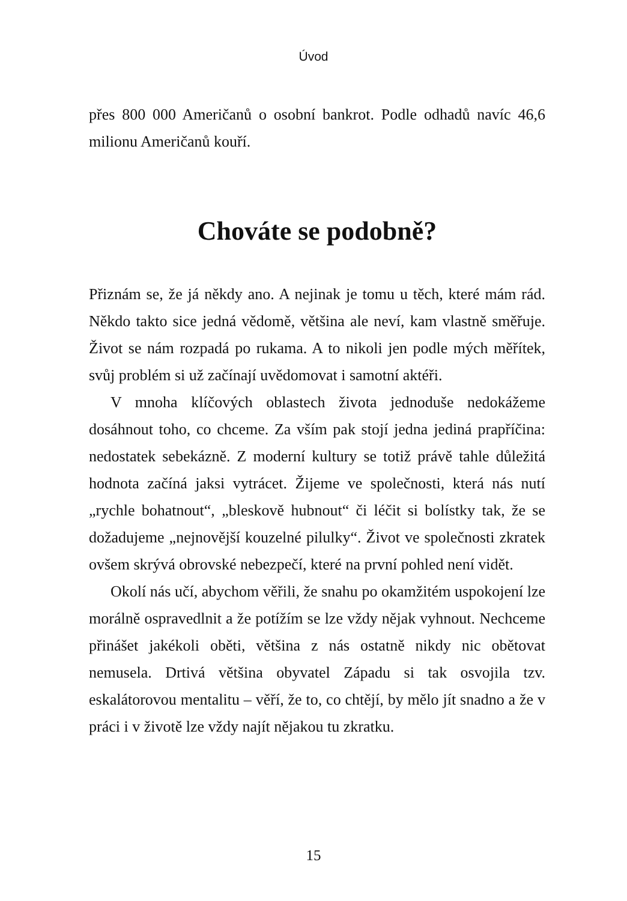Úvod
přes 800 000 Američanů o osobní bankrot. Podle odhadů navíc 46,6 milionu Američanů kouří.
Chováte se podobně?
Přiznám se, že já někdy ano. A nejinak je tomu u těch, které mám rád. Někdo takto sice jedná vědomě, většina ale neví, kam vlastně směřuje. Život se nám rozpadá po rukama. A to nikoli jen podle mých měřítek, svůj problém si už začínají uvědomovat i samotní aktéři.
V mnoha klíčových oblastech života jednoduše nedokážeme dosáhnout toho, co chceme. Za vším pak stojí jedna jediná pra­příčina: nedostatek sebekázně. Z moderní kultury se totiž právě tahle důležitá hodnota začíná jaksi vytrácet. Žijeme ve společnosti, která nás nutí „rychle bohatnout“, „bleskově hubnout“ či léčit si bolístky tak, že se dožadujeme „nejnovější kouzelné pilulky“. Život ve společnosti zkratek ovšem skrývá obrovské nebezpečí, které na první pohled není vidět.
Okolí nás učí, abychom věřili, že snahu po okamžitém uspo­kojení lze morálně ospravedlnit a že potížím se lze vždy nějak vyhnout. Nechceme přinášet jakékoli oběti, většina z nás ostatně nikdy nic obětovat nemusela. Drtivá většina obyvatel Západu si tak osvojila tzv. eskalátorovou mentalitu – věří, že to, co chtějí, by mělo jít snadno a že v práci i v životě lze vždy najít nějakou tu zkratku.
15